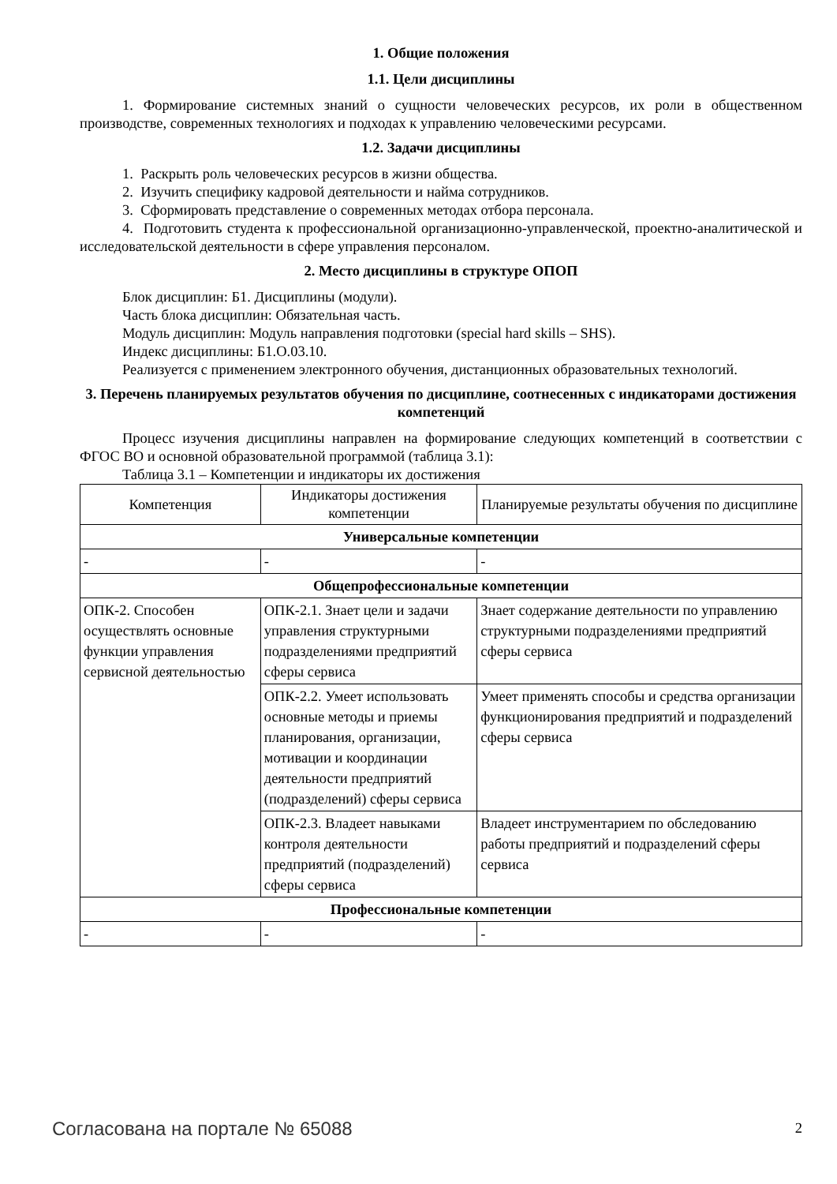1. Общие положения
1.1. Цели дисциплины
1. Формирование системных знаний о сущности человеческих ресурсов, их роли в общественном производстве, современных технологиях и подходах к управлению человеческими ресурсами.
1.2. Задачи дисциплины
1. Раскрыть роль человеческих ресурсов в жизни общества.
2. Изучить специфику кадровой деятельности и найма сотрудников.
3. Сформировать представление о современных методах отбора персонала.
4. Подготовить студента к профессиональной организационно-управленческой, проектно-аналитической и исследовательской деятельности в сфере управления персоналом.
2. Место дисциплины в структуре ОПОП
Блок дисциплин: Б1. Дисциплины (модули).
Часть блока дисциплин: Обязательная часть.
Модуль дисциплин: Модуль направления подготовки (special hard skills – SHS).
Индекс дисциплины: Б1.О.03.10.
Реализуется с применением электронного обучения, дистанционных образовательных технологий.
3. Перечень планируемых результатов обучения по дисциплине, соотнесенных с индикаторами достижения компетенций
Процесс изучения дисциплины направлен на формирование следующих компетенций в соответствии с ФГОС ВО и основной образовательной программой (таблица 3.1):
Таблица 3.1 – Компетенции и индикаторы их достижения
| Компетенция | Индикаторы достижения компетенции | Планируемые результаты обучения по дисциплине |
| --- | --- | --- |
| Универсальные компетенции | | |
| - | - | - |
| Общепрофессиональные компетенции | | |
| ОПК-2. Способен осуществлять основные функции управления сервисной деятельностью | ОПК-2.1. Знает цели и задачи управления структурными подразделениями предприятий сферы сервиса | Знает содержание деятельности по управлению структурными подразделениями предприятий сферы сервиса |
| | ОПК-2.2. Умеет использовать основные методы и приемы планирования, организации, мотивации и координации деятельности предприятий (подразделений) сферы сервиса | Умеет применять способы и средства организации функционирования предприятий и подразделений сферы сервиса |
| | ОПК-2.3. Владеет навыками контроля деятельности предприятий (подразделений) сферы сервиса | Владеет инструментарием по обследованию работы предприятий и подразделений сферы сервиса |
| Профессиональные компетенции | | |
| - | - | - |
Согласована на портале № 65088 2